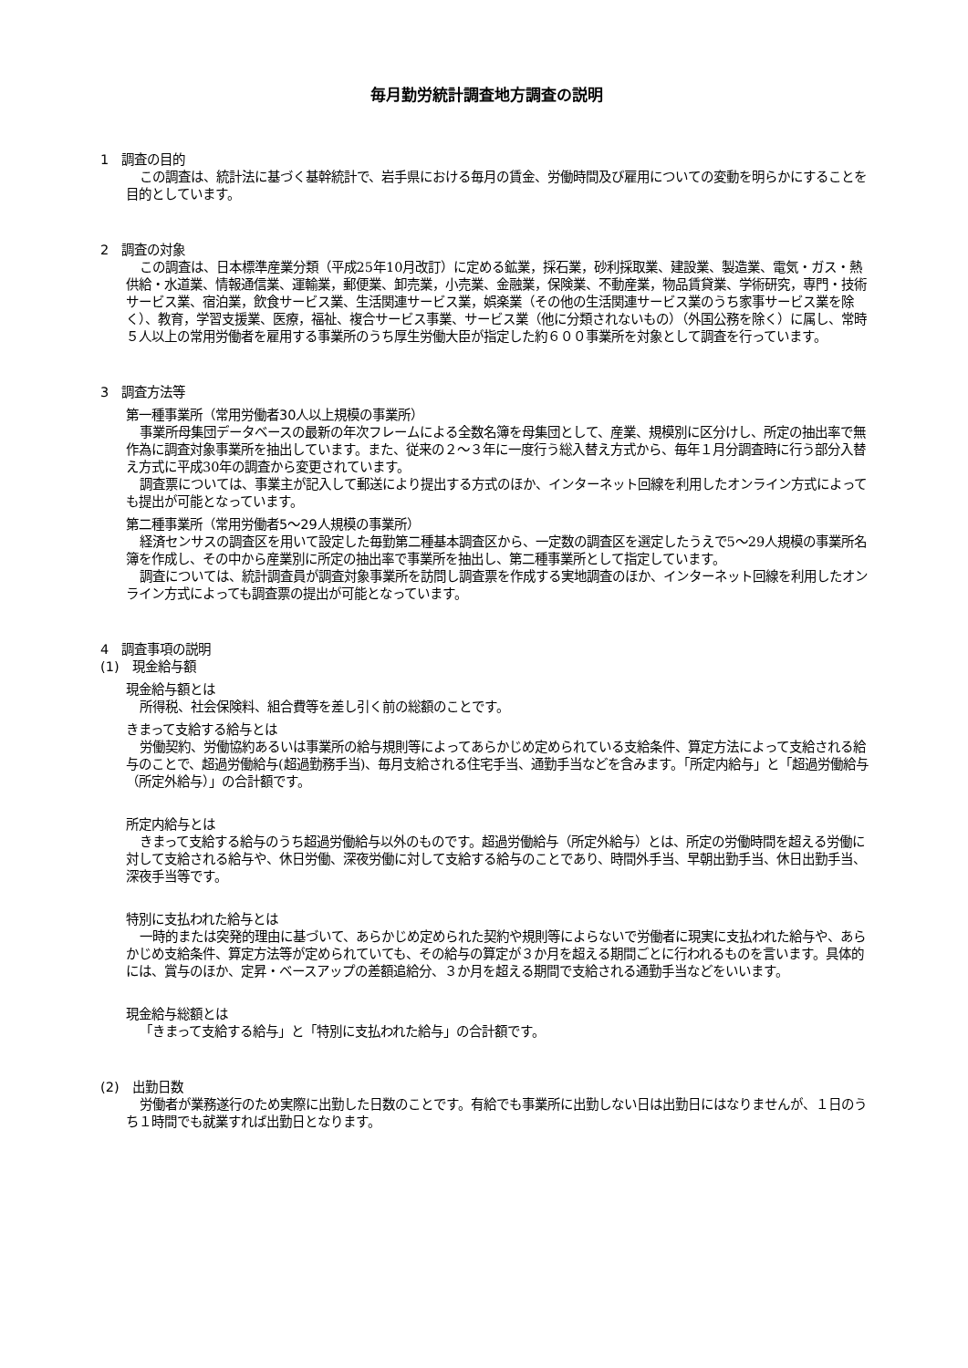毎月勤労統計調査地方調査の説明
1　調査の目的
この調査は、統計法に基づく基幹統計で、岩手県における毎月の賃金、労働時間及び雇用についての変動を明らかにすることを目的としています。
2　調査の対象
この調査は、日本標準産業分類（平成25年10月改訂）に定める鉱業，採石業，砂利採取業、建設業、製造業、電気・ガス・熱供給・水道業、情報通信業、運輸業，郵便業、卸売業，小売業、金融業，保険業、不動産業，物品賃貸業、学術研究，専門・技術サービス業、宿泊業，飲食サービス業、生活関連サービス業，娯楽業（その他の生活関連サービス業のうち家事サービス業を除く）、教育，学習支援業、医療，福祉、複合サービス事業、サービス業（他に分類されないもの）（外国公務を除く）に属し、常時５人以上の常用労働者を雇用する事業所のうち厚生労働大臣が指定した約６００事業所を対象として調査を行っています。
3　調査方法等
第一種事業所（常用労働者30人以上規模の事業所）
事業所母集団データベースの最新の年次フレームによる全数名簿を母集団として、産業、規模別に区分けし、所定の抽出率で無作為に調査対象事業所を抽出しています。また、従来の２～３年に一度行う総入替え方式から、毎年１月分調査時に行う部分入替え方式に平成30年の調査から変更されています。
調査票については、事業主が記入して郵送により提出する方式のほか、インターネット回線を利用したオンライン方式によっても提出が可能となっています。
第二種事業所（常用労働者5～29人規模の事業所）
経済センサスの調査区を用いて設定した毎勤第二種基本調査区から、一定数の調査区を選定したうえで5～29人規模の事業所名簿を作成し、その中から産業別に所定の抽出率で事業所を抽出し、第二種事業所として指定しています。
調査については、統計調査員が調査対象事業所を訪問し調査票を作成する実地調査のほか、インターネット回線を利用したオンライン方式によっても調査票の提出が可能となっています。
4　調査事項の説明
(1)　現金給与額
現金給与額とは
所得税、社会保険料、組合費等を差し引く前の総額のことです。
きまって支給する給与とは
労働契約、労働協約あるいは事業所の給与規則等によってあらかじめ定められている支給条件、算定方法によって支給される給与のことで、超過労働給与(超過勤務手当)、毎月支給される住宅手当、通勤手当などを含みます。「所定内給与」と「超過労働給与（所定外給与）」の合計額です。
所定内給与とは
きまって支給する給与のうち超過労働給与以外のものです。超過労働給与（所定外給与）とは、所定の労働時間を超える労働に対して支給される給与や、休日労働、深夜労働に対して支給する給与のことであり、時間外手当、早朝出勤手当、休日出勤手当、深夜手当等です。
特別に支払われた給与とは
一時的または突発的理由に基づいて、あらかじめ定められた契約や規則等によらないで労働者に現実に支払われた給与や、あらかじめ支給条件、算定方法等が定められていても、その給与の算定が３か月を超える期間ごとに行われるものを言います。具体的には、賞与のほか、定昇・ベースアップの差額追給分、３か月を超える期間で支給される通勤手当などをいいます。
現金給与総額とは
「きまって支給する給与」と「特別に支払われた給与」の合計額です。
(2)　出勤日数
労働者が業務遂行のため実際に出勤した日数のことです。有給でも事業所に出勤しない日は出勤日にはなりませんが、１日のうち１時間でも就業すれば出勤日となります。